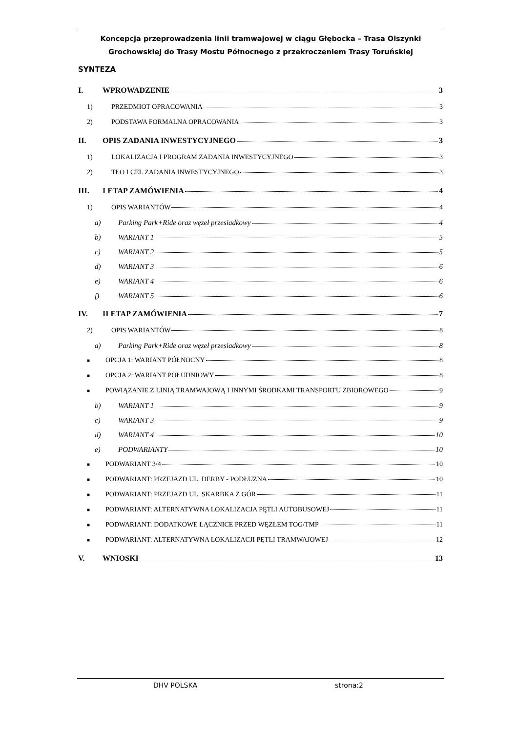Koncepcja przeprowadzenia linii tramwajowej w ciągu Głębocka – Trasa Olszynki
Grochowskiej do Trasy Mostu Północnego z przekroczeniem Trasy Toruńskiej
SYNTEZA
I. WPROWADZENIE 3
1) PRZEDMIOT OPRACOWANIA 3
2) PODSTAWA FORMALNA OPRACOWANIA 3
II. OPIS ZADANIA INWESTYCYJNEGO 3
1) LOKALIZACJA I PROGRAM ZADANIA INWESTYCYJNEGO 3
2) TŁO I CEL ZADANIA INWESTYCYJNEGO 3
III. I ETAP ZAMÓWIENIA 4
1) OPIS WARIANTÓW 4
a) Parking Park+Ride oraz węzeł przesiadkowy 4
b) WARIANT 1 5
c) WARIANT 2 5
d) WARIANT 3 6
e) WARIANT 4 6
f) WARIANT 5 6
IV. II ETAP ZAMÓWIENIA 7
2) OPIS WARIANTÓW 8
a) Parking Park+Ride oraz węzeł przesiadkowy 8
■ OPCJA 1: WARIANT PÓŁNOCNY 8
■ OPCJA 2: WARIANT POŁUDNIOWY 8
■ POWIĄZANIE Z LINIĄ TRAMWAJOWĄ I INNYMI ŚRODKAMI TRANSPORTU ZBIOROWEGO 9
b) WARIANT 1 9
c) WARIANT 3 9
d) WARIANT 4 10
e) PODWARIANTY 10
■ PODWARIANT 3/4 10
■ PODWARIANT: PRZEJAZD UL. DERBY - PODŁUŻNA 10
■ PODWARIANT: PRZEJAZD UL. SKARBKA Z GÓR 11
■ PODWARIANT: ALTERNATYWNA LOKALIZACJA PĘTLI AUTOBUSOWEJ 11
■ PODWARIANT: DODATKOWE ŁĄCZNICE PRZED WĘZŁEM TOG/TMP 11
■ PODWARIANT: ALTERNATYWNA LOKALIZACJI PĘTLI TRAMWAJOWEJ 12
V. WNIOSKI 13
DHV POLSKA strona:2